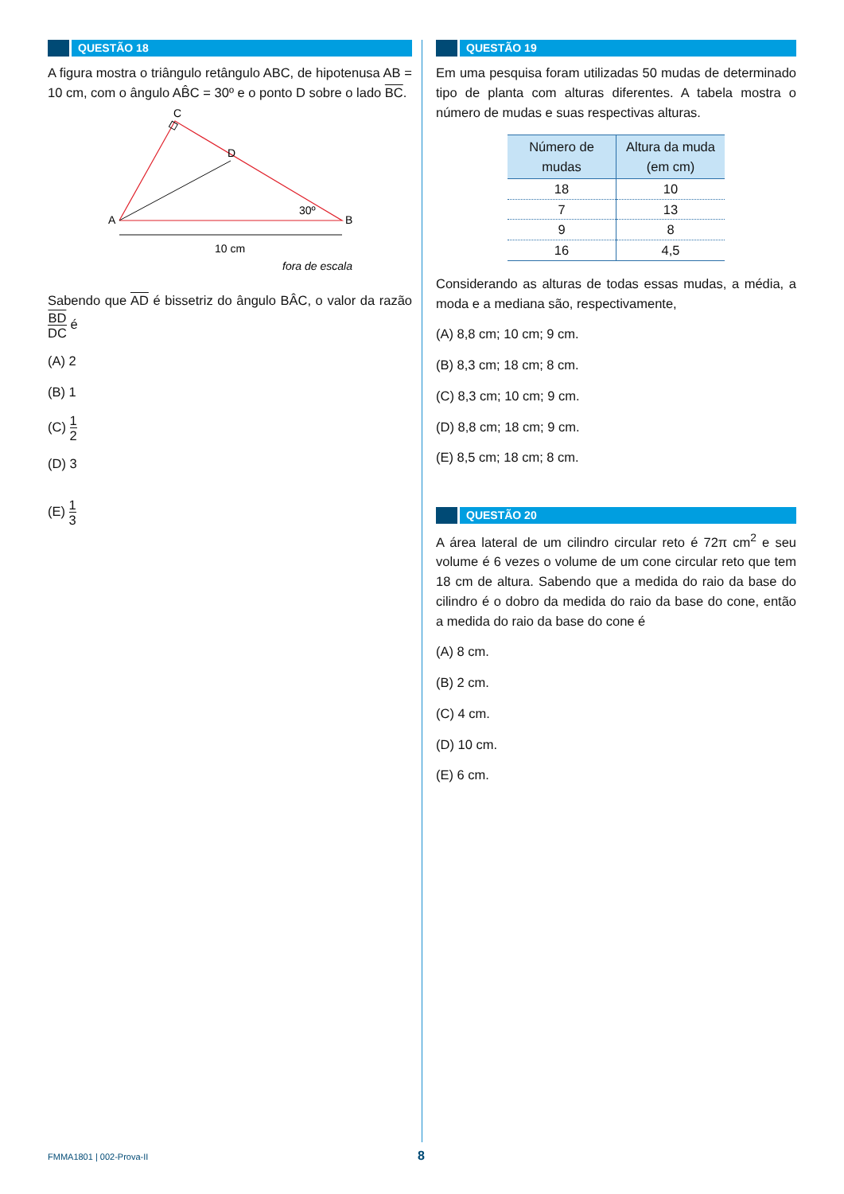QUESTÃO 18
A figura mostra o triângulo retângulo ABC, de hipotenusa AB = 10 cm, com o ângulo AB̂C = 30º e o ponto D sobre o lado BC.
C
D
A
B
30º
10 cm
fora de escala
Sabendo que AD é bissetriz do ângulo BÂC, o valor da razão BD DC é
(A) 2
(B) 1
(C) 1 2
(D) 3
(E) 1 3
QUESTÃO 19
Em uma pesquisa foram utilizadas 50 mudas de determinado tipo de planta com alturas diferentes. A tabela mostra o número de mudas e suas respectivas alturas.
| Número de mudas | Altura da muda (em cm) |
| --- | --- |
| 18 | 10 |
| 7 | 13 |
| 9 | 8 |
| 16 | 4,5 |
Considerando as alturas de todas essas mudas, a média, a moda e a mediana são, respectivamente,
(A) 8,8 cm; 10 cm; 9 cm.
(B) 8,3 cm; 18 cm; 8 cm.
(C) 8,3 cm; 10 cm; 9 cm.
(D) 8,8 cm; 18 cm; 9 cm.
(E) 8,5 cm; 18 cm; 8 cm.
QUESTÃO 20
A área lateral de um cilindro circular reto é 72π cm<sup>2</sup> e seu volume é 6 vezes o volume de um cone circular reto que tem 18 cm de altura. Sabendo que a medida do raio da base do cilindro é o dobro da medida do raio da base do cone, então a medida do raio da base do cone é
(A) 8 cm.
(B) 2 cm.
(C) 4 cm.
(D) 10 cm.
(E) 6 cm.
FMMA1801 | 002-Prova-II 8